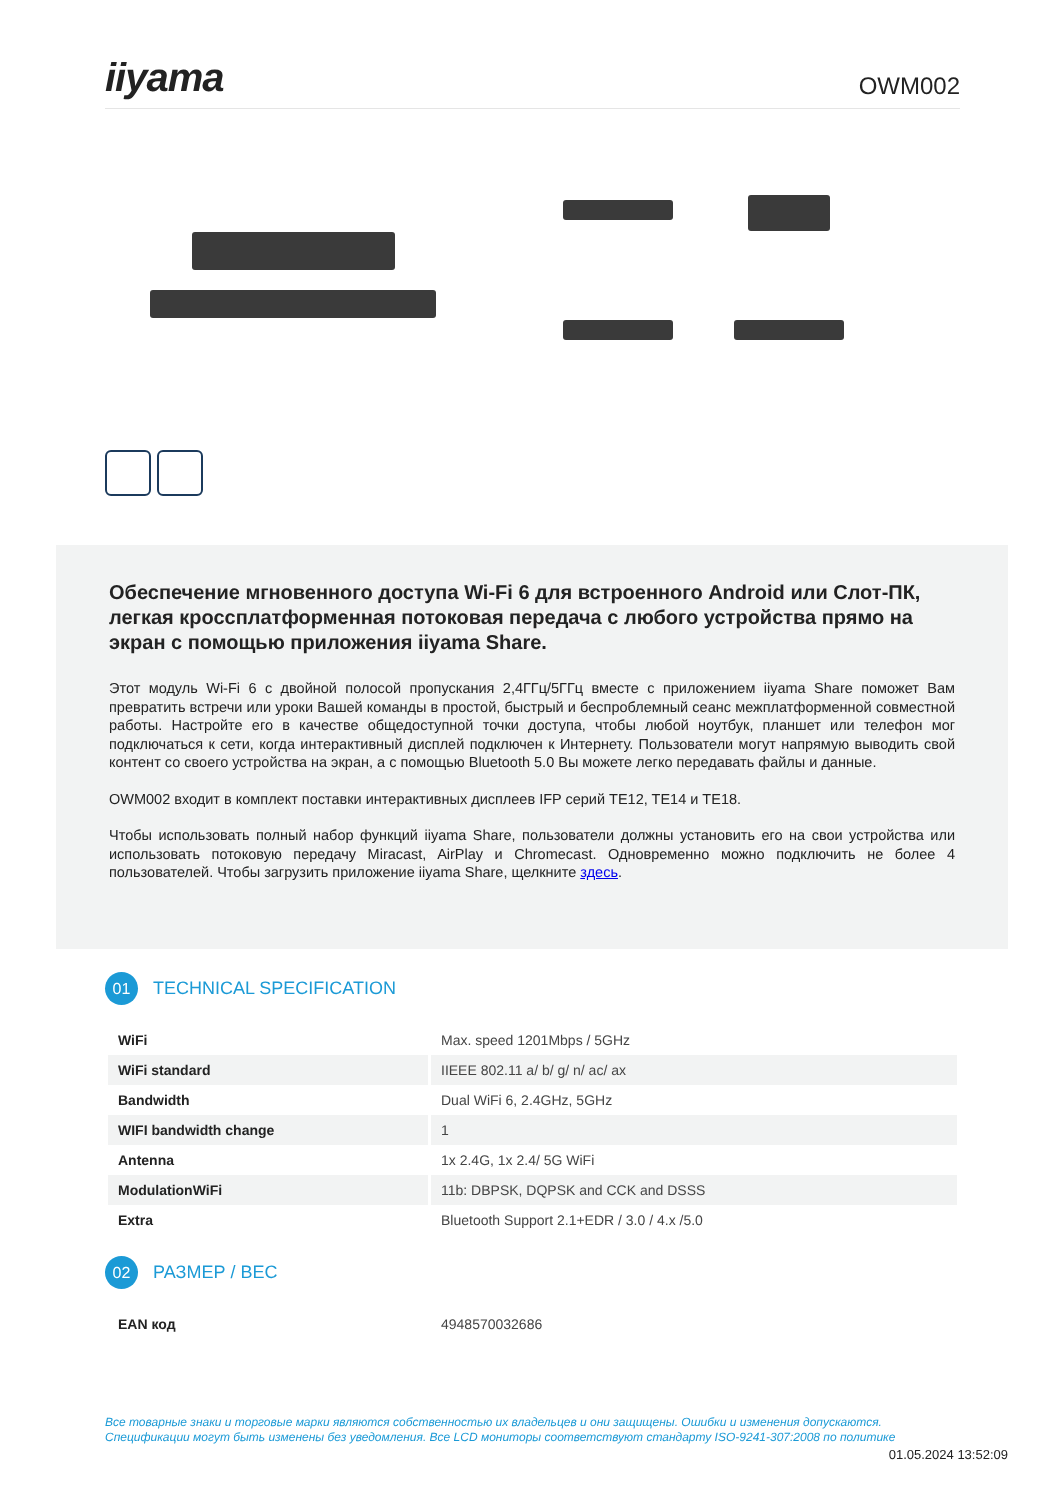iiyama
OWM002
Обеспечение мгновенного доступа Wi-Fi 6 для встроенного Android или Слот-ПК, легкая кроссплатформенная потоковая передача с любого устройства прямо на экран с помощью приложения iiyama Share.
Этот модуль Wi-Fi 6 с двойной полосой пропускания 2,4ГГц/5ГГц вместе с приложением iiyama Share поможет Вам превратить встречи или уроки Вашей команды в простой, быстрый и беспроблемный сеанс межплатформенной совместной работы. Настройте его в качестве общедоступной точки доступа, чтобы любой ноутбук, планшет или телефон мог подключаться к сети, когда интерактивный дисплей подключен к Интернету. Пользователи могут напрямую выводить свой контент со своего устройства на экран, а с помощью Bluetooth 5.0 Вы можете легко передавать файлы и данные.
OWM002 входит в комплект поставки интерактивных дисплеев IFP серий TE12, TE14 и TE18.
Чтобы использовать полный набор функций iiyama Share, пользователи должны установить его на свои устройства или использовать потоковую передачу Miracast, AirPlay и Chromecast. Одновременно можно подключить не более 4 пользователей. Чтобы загрузить приложение iiyama Share, щелкните здесь.
01
TECHNICAL SPECIFICATION
| WiFi | Max. speed 1201Mbps / 5GHz |
| WiFi standard | IIEEE 802.11 a/ b/ g/ n/ ac/ ax |
| Bandwidth | Dual WiFi 6, 2.4GHz, 5GHz |
| WIFI bandwidth change | 1 |
| Antenna | 1x 2.4G, 1x 2.4/ 5G WiFi |
| ModulationWiFi | 11b: DBPSK, DQPSK and CCK and DSSS |
| Extra | Bluetooth Support 2.1+EDR / 3.0 / 4.x /5.0 |
02
РАЗМЕР / ВЕС
| EAN код | 4948570032686 |
Все товарные знаки и торговые марки являются собственностью их владельцев и они защищены. Ошибки и изменения допускаются.
Спецификации могут быть изменены без уведомления. Все LCD мониторы соответствуют стандарту ISO-9241-307:2008 по политике
01.05.2024 13:52:09